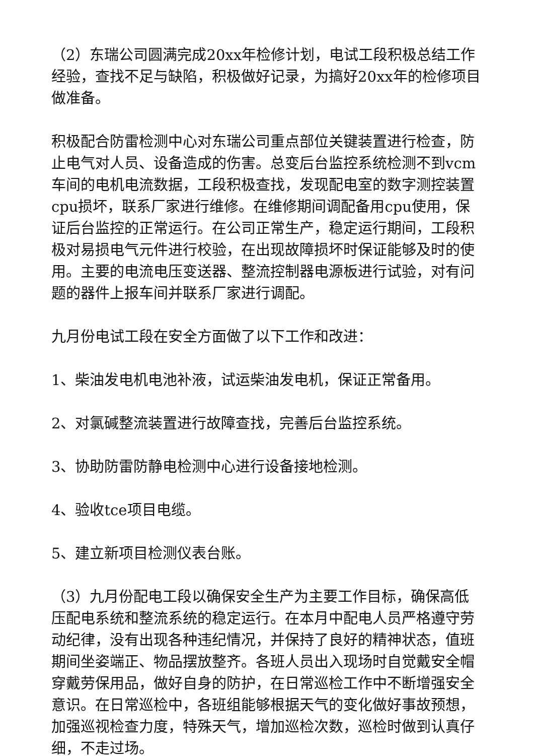（2）东瑞公司圆满完成20xx年检修计划，电试工段积极总结工作经验，查找不足与缺陷，积极做好记录，为搞好20xx年的检修项目做准备。
积极配合防雷检测中心对东瑞公司重点部位关键装置进行检查，防止电气对人员、设备造成的伤害。总变后台监控系统检测不到vcm车间的电机电流数据，工段积极查找，发现配电室的数字测控装置cpu损坏，联系厂家进行维修。在维修期间调配备用cpu使用，保证后台监控的正常运行。在公司正常生产，稳定运行期间，工段积极对易损电气元件进行校验，在出现故障损坏时保证能够及时的使用。主要的电流电压变送器、整流控制器电源板进行试验，对有问题的器件上报车间并联系厂家进行调配。
九月份电试工段在安全方面做了以下工作和改进：
1、柴油发电机电池补液，试运柴油发电机，保证正常备用。
2、对氯碱整流装置进行故障查找，完善后台监控系统。
3、协助防雷防静电检测中心进行设备接地检测。
4、验收tce项目电缆。
5、建立新项目检测仪表台账。
（3）九月份配电工段以确保安全生产为主要工作目标，确保高低压配电系统和整流系统的稳定运行。在本月中配电人员严格遵守劳动纪律，没有出现各种违纪情况，并保持了良好的精神状态，值班期间坐姿端正、物品摆放整齐。各班人员出入现场时自觉戴安全帽穿戴劳保用品，做好自身的防护，在日常巡检工作中不断增强安全意识。在日常巡检中，各班组能够根据天气的变化做好事故预想，加强巡视检查力度，特殊天气，增加巡检次数，巡检时做到认真仔细，不走过场。